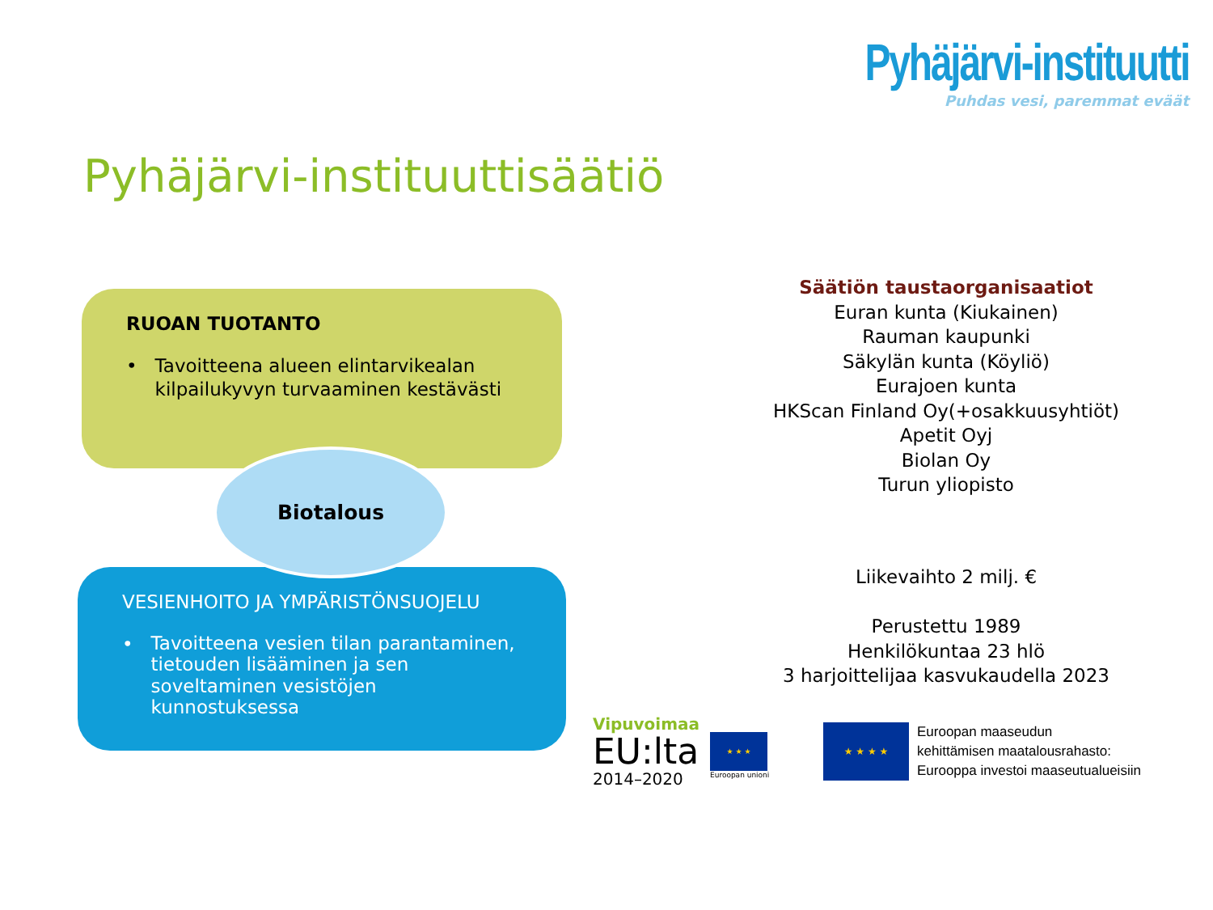Pyhäjärvi-instituutti
Puhdas vesi, paremmat eväät
Pyhäjärvi-instituuttisäätiö
RUOAN TUOTANTO
• Tavoitteena alueen elintarvikealan kilpailukyvyn turvaaminen kestävästi
VESIENHOITO JA YMPÄRISTÖNSUOJELU
• Tavoitteena vesien tilan parantaminen, tietouden lisääminen ja sen soveltaminen vesistöjen kunnostuksessa
Biotalous
Säätiön taustaorganisaatiot
Euran kunta (Kiukainen)
Rauman kaupunki
Säkylän kunta (Köyliö)
Eurajoen kunta
HKScan Finland Oy(+osakkuusyhtiöt)
Apetit Oyj
Biolan Oy
Turun yliopisto
Liikevaihto 2 milj. €
Perustettu 1989
Henkilökuntaa 23 hlö
3 harjoittelijaa kasvukaudella 2023
Vipuvoimaa
EU:lta
2014–2020
★ ★ ★
Euroopan unioni
★ ★ ★ ★
Euroopan maaseudun
kehittämisen maatalousrahasto:
Eurooppa investoi maaseutualueisiin